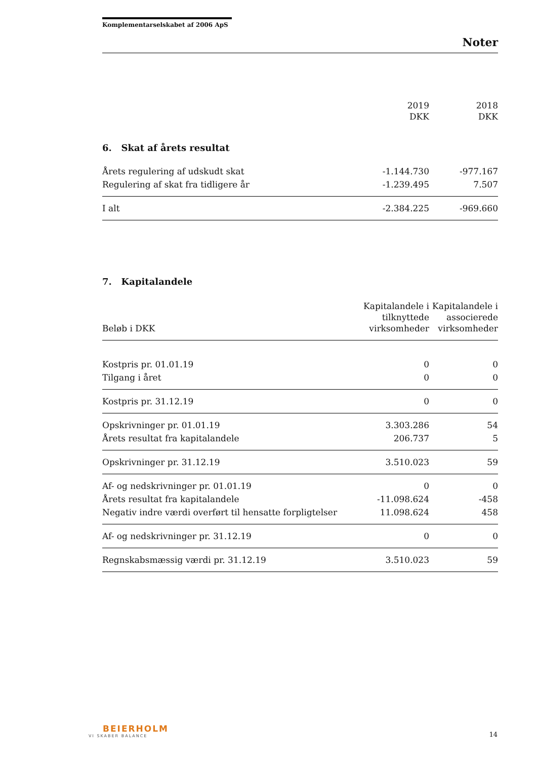Komplementarselskabet af 2006 ApS
Noter
| | 2019 DKK | 2018 DKK |
| --- | --- | --- |
| 6. Skat af årets resultat | | |
| Årets regulering af udskudt skat | -1.144.730 | -977.167 |
| Regulering af skat fra tidligere år | -1.239.495 | 7.507 |
| I alt | -2.384.225 | -969.660 |
| 7. Kapitalandele | | |
| Beløb i DKK | Kapitalandele i tilknyttede virksomheder | Kapitalandele i associerede virksomheder |
| Kostpris pr. 01.01.19 | 0 | 0 |
| Tilgang i året | 0 | 0 |
| Kostpris pr. 31.12.19 | 0 | 0 |
| Opskrivninger pr. 01.01.19 | 3.303.286 | 54 |
| Årets resultat fra kapitalandele | 206.737 | 5 |
| Opskrivninger pr. 31.12.19 | 3.510.023 | 59 |
| Af- og nedskrivninger pr. 01.01.19 | 0 | 0 |
| Årets resultat fra kapitalandele | -11.098.624 | -458 |
| Negativ indre værdi overført til hensatte forpligtelser | 11.098.624 | 458 |
| Af- og nedskrivninger pr. 31.12.19 | 0 | 0 |
| Regnskabsmæssig værdi pr. 31.12.19 | 3.510.023 | 59 |
BEIERHOLM
VI SKABER BALANCE
14